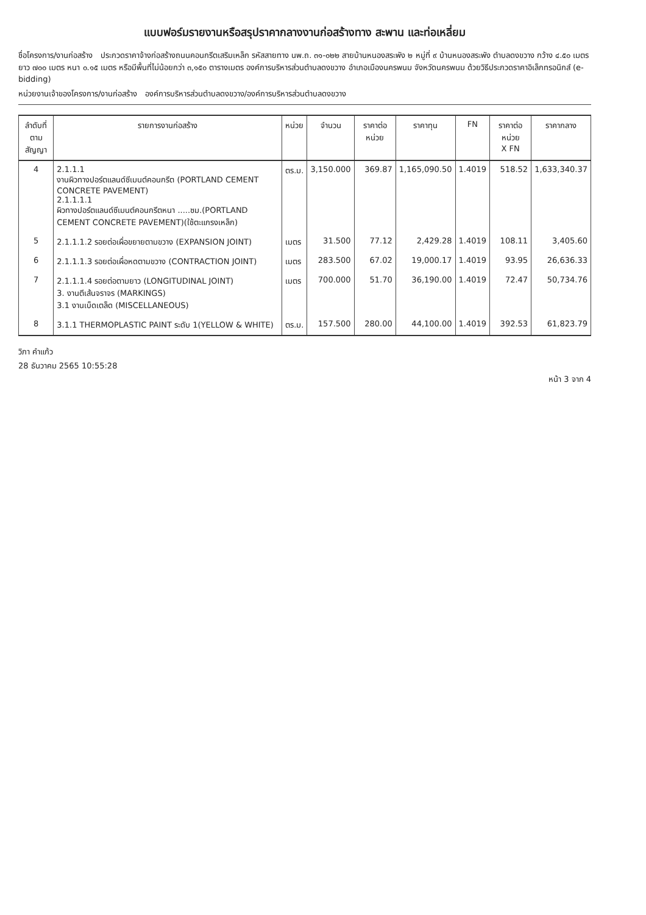แบบฟอร์มรายงานหรือสรุปราคากลางงานก่อสร้างทาง สะพาน และท่อเหลี่ยม
ชื่อโครงการ/งานก่อสร้าง ประกวดราคาจ้างก่อสร้างถนนคอนกรีตเสริมเหล็ก รหัสสายทาง นพ.ถ. ๓๑-๐๒๒ สายบ้านหนองสระพัง ๒ หมู่ที่ ๙ บ้านหนองสระพัง ตำบลดงขวาง กว้าง ๔.๕๐ เมตร ยาว ๗๐๐ เมตร หนา ๐.๑๕ เมตร หรือมีพื้นที่ไม่น้อยกว่า ๓,๑๕๐ ตารางเมตร องค์การบริหารส่วนตำบลดงขวาง อำเภอเมืองนครพนม จังหวัดนครพนม ด้วยวิธีประกวดราคาอิเล็กทรอนิกส์ (e-bidding)
หน่วยงานเจ้าของโครงการ/งานก่อสร้าง องค์การบริหารส่วนตำบลดงขวาง/องค์การบริหารส่วนตำบลดงขวาง
| ลำดับที่ ตามสัญญา | รายการงานก่อสร้าง | หน่วย | จำนวน | ราคาต่อหน่วย | ราคาทุน | FN | ราคาต่อหน่วย X FN | ราคากลาง |
| --- | --- | --- | --- | --- | --- | --- | --- | --- |
| 4 | 2.1.1.1 งานผิวทางปอร์ตแลนด์ซีเมนต์คอนกรีต (PORTLAND CEMENT CONCRETE PAVEMENT) 2.1.1.1.1 ผิวทางปอร์ตแลนด์ซีเมนต์คอนกรีตหนา .....ซม.(PORTLAND CEMENT CONCRETE PAVEMENT)(ใช้ตะแกรงเหล็ก) | ตร.ม. | 3,150.000 | 369.87 | 1,165,090.50 | 1.4019 | 518.52 | 1,633,340.37 |
| 5 | 2.1.1.1.2 รอยต่อเผื่อขยายตามขวาง (EXPANSION JOINT) | เมตร | 31.500 | 77.12 | 2,429.28 | 1.4019 | 108.11 | 3,405.60 |
| 6 | 2.1.1.1.3 รอยต่อเผื่อหดตามขวาง (CONTRACTION JOINT) | เมตร | 283.500 | 67.02 | 19,000.17 | 1.4019 | 93.95 | 26,636.33 |
| 7 | 2.1.1.1.4 รอยต่อตามยาว (LONGITUDINAL JOINT) 3. งานตีเส้นจราจร (MARKINGS) 3.1 งานเบ็ดเตล็ด (MISCELLANEOUS) | เมตร | 700.000 | 51.70 | 36,190.00 | 1.4019 | 72.47 | 50,734.76 |
| 8 | 3.1.1 THERMOPLASTIC PAINT ระดับ 1(YELLOW & WHITE) | ตร.ม. | 157.500 | 280.00 | 44,100.00 | 1.4019 | 392.53 | 61,823.79 |
วิภา คำแก้ว
28 ธันวาคม 2565 10:55:28
หน้า 3 จาก 4